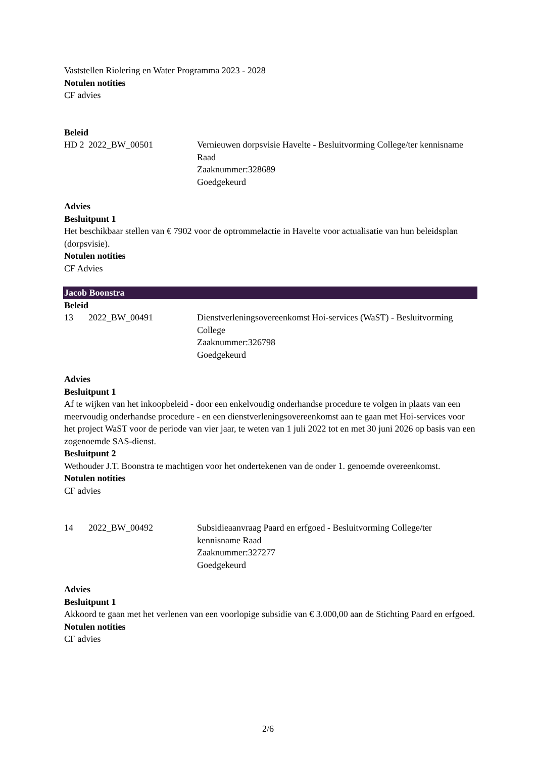Vaststellen Riolering en Water Programma 2023 - 2028
Notulen notities
CF advies
Beleid
HD 2 2022_BW_00501 Vernieuwen dorpsvisie Havelte - Besluitvorming College/ter kennisname Raad
Zaaknummer:328689
Goedgekeurd
Advies
Besluitpunt 1
Het beschikbaar stellen van € 7902 voor de optrommelactie in Havelte voor actualisatie van hun beleidsplan (dorpsvisie).
Notulen notities
CF Advies
Jacob Boonstra
Beleid
13 2022_BW_00491 Dienstverleningsovereenkomst Hoi-services (WaST) - Besluitvorming College
Zaaknummer:326798
Goedgekeurd
Advies
Besluitpunt 1
Af te wijken van het inkoopbeleid - door een enkelvoudig onderhandse procedure te volgen in plaats van een meervoudig onderhandse procedure - en een dienstverleningsovereenkomst aan te gaan met Hoi-services voor het project WaST voor de periode van vier jaar, te weten van 1 juli 2022 tot en met 30 juni 2026 op basis van een zogenoemde SAS-dienst.
Besluitpunt 2
Wethouder J.T. Boonstra te machtigen voor het ondertekenen van de onder 1. genoemde overeenkomst.
Notulen notities
CF advies
14 2022_BW_00492 Subsidieaanvraag Paard en erfgoed - Besluitvorming College/ter kennisname Raad
Zaaknummer:327277
Goedgekeurd
Advies
Besluitpunt 1
Akkoord te gaan met het verlenen van een voorlopige subsidie van € 3.000,00 aan de Stichting Paard en erfgoed.
Notulen notities
CF advies
2/6